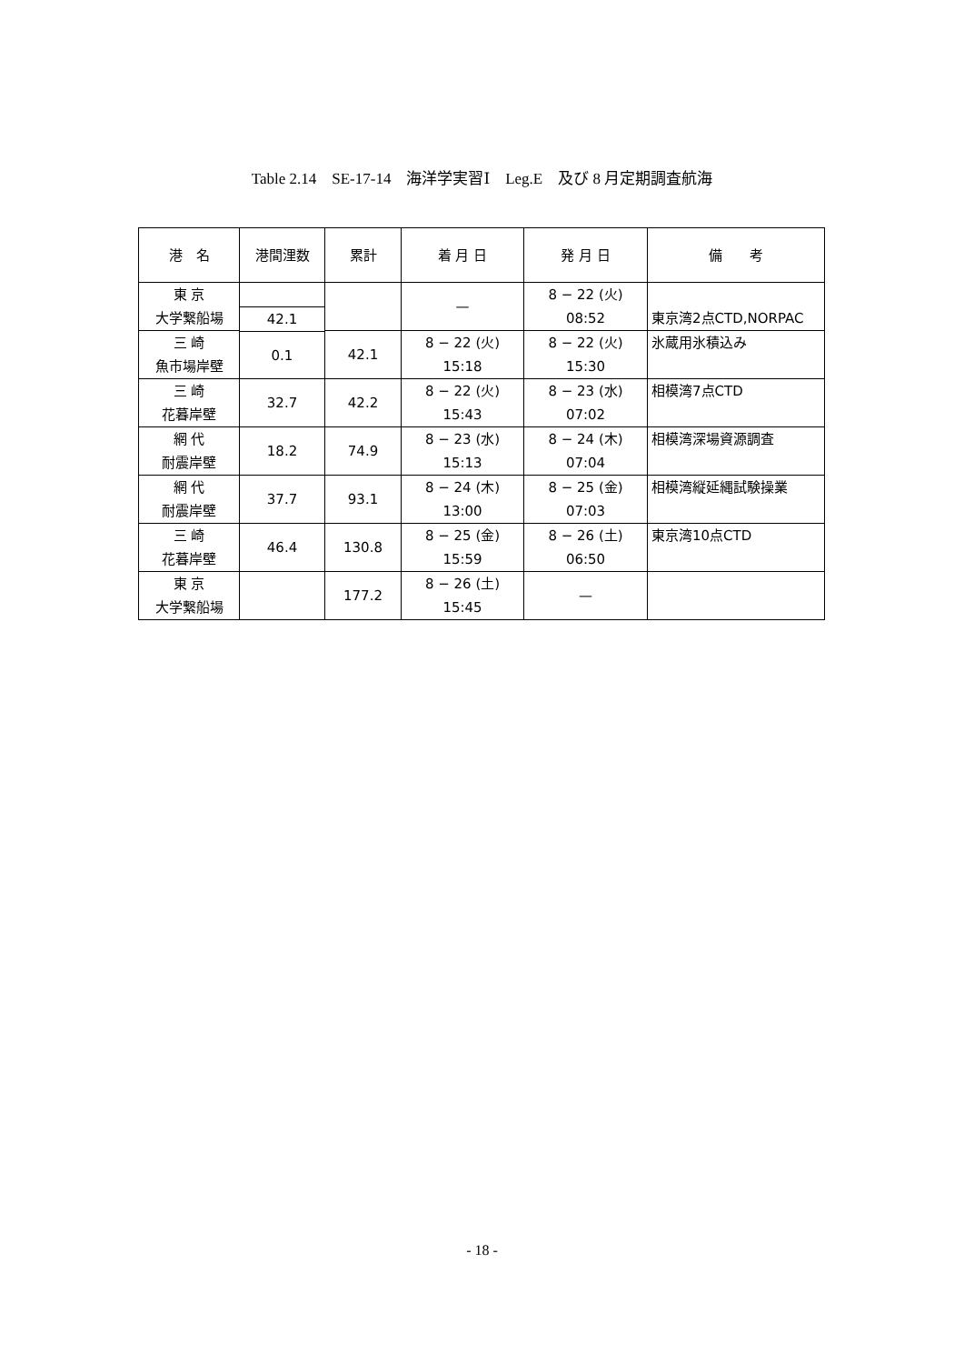Table 2.14　SE-17-14　海洋学実習Ⅰ　Leg.E　及び 8 月定期調査航海
| 港 名 | 港間浬数 | 累計 | 着 月 日 | 発 月 日 | 備 考 |
| --- | --- | --- | --- | --- | --- |
| 東 京 大学繋船場 | | | — | 8 − 22 (火) 08:52 | 東京湾2点CTD,NORPAC |
| | 42.1 | | | | |
| 三 崎 魚市場岸壁 | | 42.1 | 8 − 22 (火) 15:18 | 8 − 22 (火) 15:30 | 氷蔵用氷積込み |
| | 0.1 | | | | |
| 三 崎 花暮岸壁 | | 42.2 | 8 − 22 (火) 15:43 | 8 − 23 (水) 07:02 | 相模湾7点CTD |
| | 32.7 | | | | |
| 網 代 耐震岸壁 | | 74.9 | 8 − 23 (水) 15:13 | 8 − 24 (木) 07:04 | 相模湾深場資源調査 |
| | 18.2 | | | | |
| 網 代 耐震岸壁 | | 93.1 | 8 − 24 (木) 13:00 | 8 − 25 (金) 07:03 | 相模湾縦延縄試験操業 |
| | 37.7 | | | | |
| 三 崎 花暮岸壁 | | 130.8 | 8 − 25 (金) 15:59 | 8 − 26 (土) 06:50 | 東京湾10点CTD |
| | 46.4 | | | | |
| 東 京 大学繋船場 | | 177.2 | 8 − 26 (土) 15:45 | — | |
- 18 -